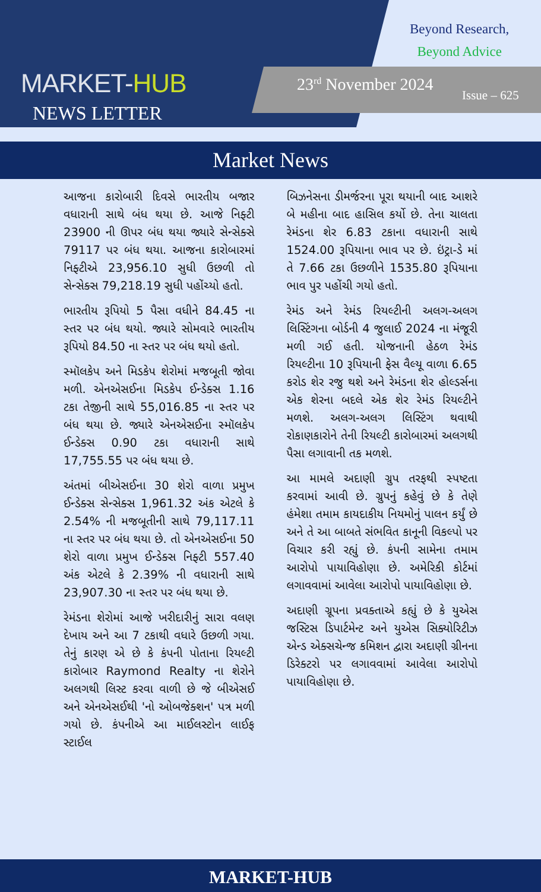MARKET-HUB
NEWS LETTER
Beyond Research,
Beyond Advice
23<sup>rd</sup> November 2024
Issue – 625
Market News
આજના કારોબારી દિવસે ભારતીય બજાર વધારાની સાથે બંધ થયા છે. આજે નિફ્ટી 23900 ની ઊપર બંધ થયા જ્યારે સેન્સેક્સે 79117 પર બંધ થયા. આજના કારોબારમાં નિફ્ટીએ 23,956.10 સુધી ઉછળી તો સેન્સેક્સ 79,218.19 સુધી પહોંચ્યો હતો.
ભારતીય રૂપિયો 5 પૈસા વધીને 84.45 ના સ્તર પર બંધ થયો. જ્યારે સોમવારે ભારતીય રૂપિયો 84.50 ના સ્તર પર બંધ થયો હતો.
સ્મૉલકેપ અને મિડકેપ શેરોમાં મજબૂતી જોવા મળી. એનએસઈના મિડકેપ ઈન્ડેક્સ 1.16 ટકા તેજીની સાથે 55,016.85 ના સ્તર પર બંધ થયા છે. જ્યારે એનએસઈના સ્મૉલકેપ ઈન્ડેક્સ 0.90 ટકા વધારાની સાથે 17,755.55 પર બંધ થયા છે.
અંતમાં બીએસઈના 30 શેરો વાળા પ્રમુખ ઈન્ડેક્સ સેન્સેક્સ 1,961.32 અંક એટલે કે 2.54% ની મજબૂતીની સાથે 79,117.11 ના સ્તર પર બંધ થયા છે. તો એનએસઈના 50 શેરો વાળા પ્રમુખ ઈન્ડેક્સ નિફ્ટી 557.40 અંક એટલે કે 2.39% ની વધારાની સાથે 23,907.30 ના સ્તર પર બંધ થયા છે.
રેમંડના શેરોમાં આજે ખરીદારીનું સારા વલણ દેખાય અને આ 7 ટકાથી વધારે ઉછળી ગયા. તેનું કારણ એ છે કે કંપની પોતાના રિયલ્ટી કારોબાર Raymond Realty ના શેરોને અલગથી લિસ્ટ કરવા વાળી છે જે બીએસઈ અને એનએસઈથી 'નો ઓબજેક્શન' પત્ર મળી ગયો છે. કંપનીએ આ માઈલસ્ટોન લાઈફ સ્ટાઈલ
બિઝનેસના ડીમર્જરના પૂરા થયાની બાદ આશરે બે મહીના બાદ હાસિલ કર્યો છે. તેના ચાલતા રેમંડના શેર 6.83 ટકાના વધારાની સાથે 1524.00 રૂપિયાના ભાવ પર છે. ઇંટ્રા-ડે માં તે 7.66 ટકા ઉછળીને 1535.80 રૂપિયાના ભાવ પુર પહોંચી ગયો હતો.
રેમંડ અને રેમંડ રિયલ્ટીની અલગ-અલગ લિસ્ટિંગના બોર્ડની 4 જુલાઈ 2024 ના મંજૂરી મળી ગઈ હતી. યોજનાની હેઠળ રેમંડ રિયલ્ટીના 10 રૂપિયાની ફેસ વૈલ્યૂ વાળા 6.65 કરોડ શેર રજુ થશે અને રેમંડના શેર હોલ્ડર્સના એક શેરના બદલે એક શેર રેમંડ રિયલ્ટીને મળશે. અલગ-અલગ લિસ્ટિંગ થવાથી રોકાણકારોને તેની રિયલ્ટી કારોબારમાં અલગથી પૈસા લગાવાની તક મળશે.
આ મામલે અદાણી ગ્રુપ તરફથી સ્પષ્ટતા કરવામાં આવી છે. ગ્રુપનું કહેવું છે કે તેણે હંમેશા તમામ કાયદાકીય નિયમોનું પાલન કર્યું છે અને તે આ બાબતે સંભવિત કાનૂની વિકલ્પો પર વિચાર કરી રહ્યું છે. કંપની સામેના તમામ આરોપો પાયાવિહોણા છે. અમેરિકી કોર્ટમાં લગાવવામાં આવેલા આરોપો પાયાવિહોણા છે.
અદાણી ગ્રૂપના પ્રવક્તાએ કહ્યું છે કે યુએસ જસ્ટિસ ડિપાર્ટમેન્ટ અને યુએસ સિક્યોરિટીઝ એન્ડ એક્સચેન્જ કમિશન દ્વારા અદાણી ગ્રીનના ડિરેક્ટરો પર લગાવવામાં આવેલા આરોપો પાયાવિહોણા છે.
MARKET-HUB